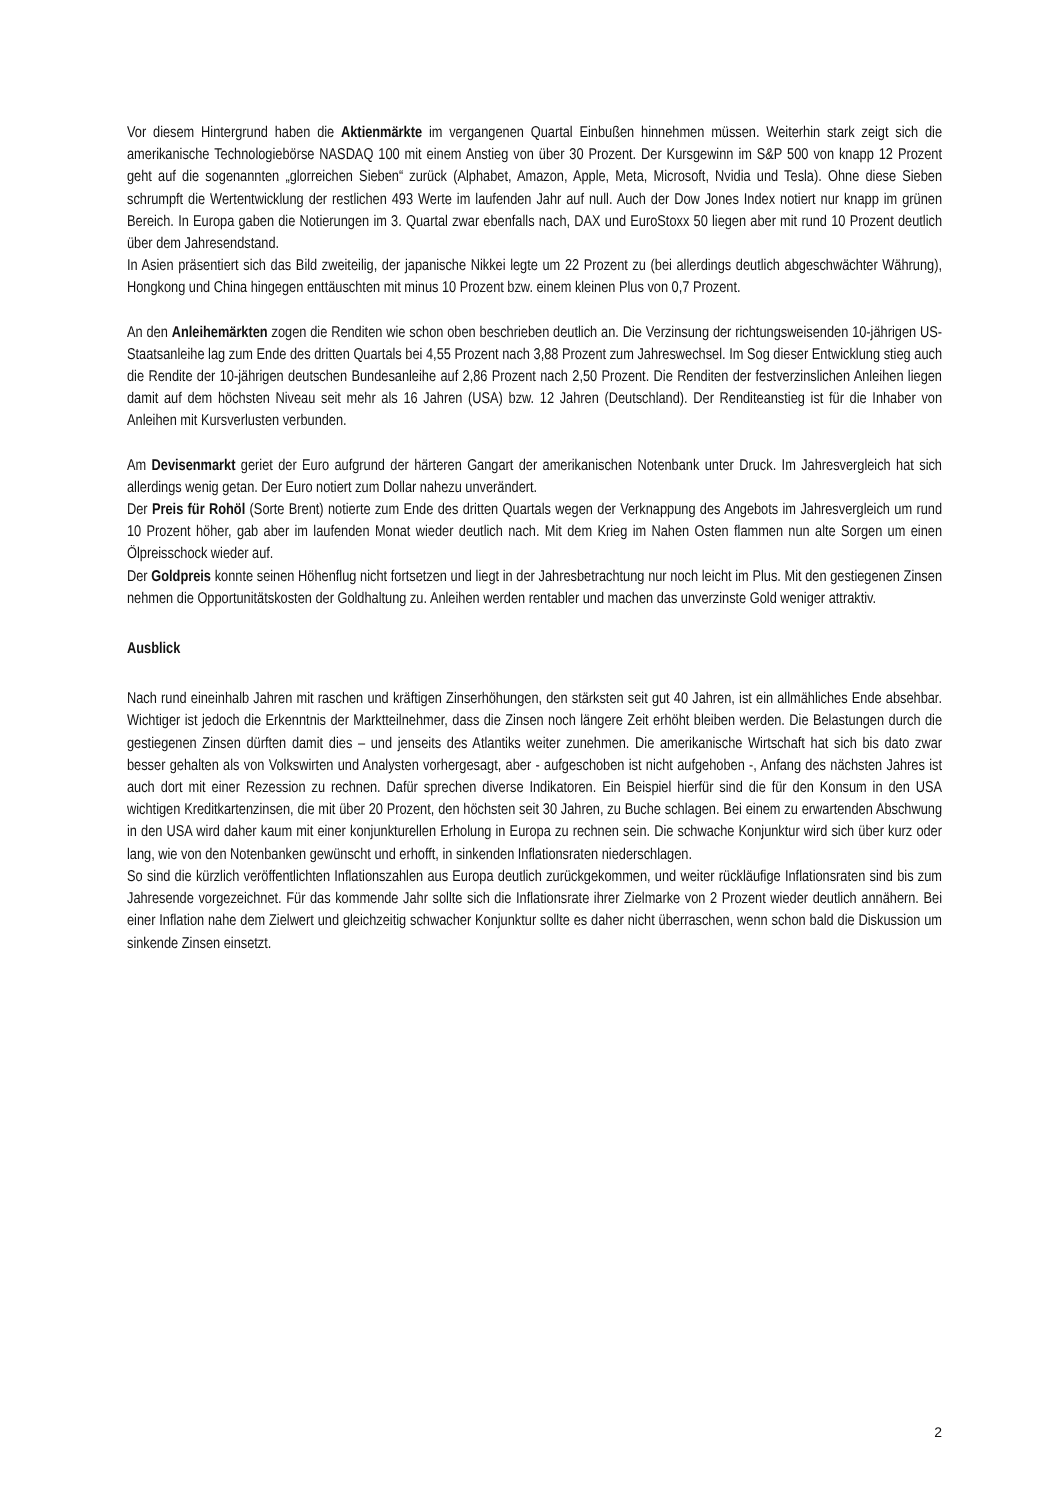Vor diesem Hintergrund haben die Aktienmärkte im vergangenen Quartal Einbußen hinnehmen müssen. Weiterhin stark zeigt sich die amerikanische Technologiebörse NASDAQ 100 mit einem Anstieg von über 30 Prozent. Der Kursgewinn im S&P 500 von knapp 12 Prozent geht auf die sogenannten „glorreichen Sieben“ zurück (Alphabet, Amazon, Apple, Meta, Microsoft, Nvidia und Tesla). Ohne diese Sieben schrumpft die Wertentwicklung der restlichen 493 Werte im laufenden Jahr auf null. Auch der Dow Jones Index notiert nur knapp im grünen Bereich. In Europa gaben die Notierungen im 3. Quartal zwar ebenfalls nach, DAX und EuroStoxx 50 liegen aber mit rund 10 Prozent deutlich über dem Jahresendstand.
In Asien präsentiert sich das Bild zweiteilig, der japanische Nikkei legte um 22 Prozent zu (bei allerdings deutlich abgeschwächter Währung), Hongkong und China hingegen enttäuschten mit minus 10 Prozent bzw. einem kleinen Plus von 0,7 Prozent.
An den Anleihemärkten zogen die Renditen wie schon oben beschrieben deutlich an. Die Verzinsung der richtungsweisenden 10-jährigen US-Staatsanleihe lag zum Ende des dritten Quartals bei 4,55 Prozent nach 3,88 Prozent zum Jahreswechsel. Im Sog dieser Entwicklung stieg auch die Rendite der 10-jährigen deutschen Bundesanleihe auf 2,86 Prozent nach 2,50 Prozent. Die Renditen der festverzinslichen Anleihen liegen damit auf dem höchsten Niveau seit mehr als 16 Jahren (USA) bzw. 12 Jahren (Deutschland). Der Renditeanstieg ist für die Inhaber von Anleihen mit Kursverlusten verbunden.
Am Devisenmarkt geriet der Euro aufgrund der härteren Gangart der amerikanischen Notenbank unter Druck. Im Jahresvergleich hat sich allerdings wenig getan. Der Euro notiert zum Dollar nahezu unverändert.
Der Preis für Rohöl (Sorte Brent) notierte zum Ende des dritten Quartals wegen der Verknappung des Angebots im Jahresvergleich um rund 10 Prozent höher, gab aber im laufenden Monat wieder deutlich nach. Mit dem Krieg im Nahen Osten flammen nun alte Sorgen um einen Ölpreisschock wieder auf.
Der Goldpreis konnte seinen Höhenflug nicht fortsetzen und liegt in der Jahresbetrachtung nur noch leicht im Plus. Mit den gestiegenen Zinsen nehmen die Opportunitätskosten der Goldhaltung zu. Anleihen werden rentabler und machen das unverzinste Gold weniger attraktiv.
Ausblick
Nach rund eineinhalb Jahren mit raschen und kräftigen Zinserhöhungen, den stärksten seit gut 40 Jahren, ist ein allmähliches Ende absehbar. Wichtiger ist jedoch die Erkenntnis der Marktteilnehmer, dass die Zinsen noch längere Zeit erhöht bleiben werden. Die Belastungen durch die gestiegenen Zinsen dürften damit dies – und jenseits des Atlantiks weiter zunehmen. Die amerikanische Wirtschaft hat sich bis dato zwar besser gehalten als von Volkswirten und Analysten vorhergesagt, aber - aufgeschoben ist nicht aufgehoben -, Anfang des nächsten Jahres ist auch dort mit einer Rezession zu rechnen. Dafür sprechen diverse Indikatoren. Ein Beispiel hierfür sind die für den Konsum in den USA wichtigen Kreditkartenzinsen, die mit über 20 Prozent, den höchsten seit 30 Jahren, zu Buche schlagen. Bei einem zu erwartenden Abschwung in den USA wird daher kaum mit einer konjunkturellen Erholung in Europa zu rechnen sein. Die schwache Konjunktur wird sich über kurz oder lang, wie von den Notenbanken gewünscht und erhofft, in sinkenden Inflationsraten niederschlagen.
So sind die kürzlich veröffentlichten Inflationszahlen aus Europa deutlich zurückgekommen, und weiter rückläufige Inflationsraten sind bis zum Jahresende vorgezeichnet. Für das kommende Jahr sollte sich die Inflationsrate ihrer Zielmarke von 2 Prozent wieder deutlich annähern. Bei einer Inflation nahe dem Zielwert und gleichzeitig schwacher Konjunktur sollte es daher nicht überraschen, wenn schon bald die Diskussion um sinkende Zinsen einsetzt.
2